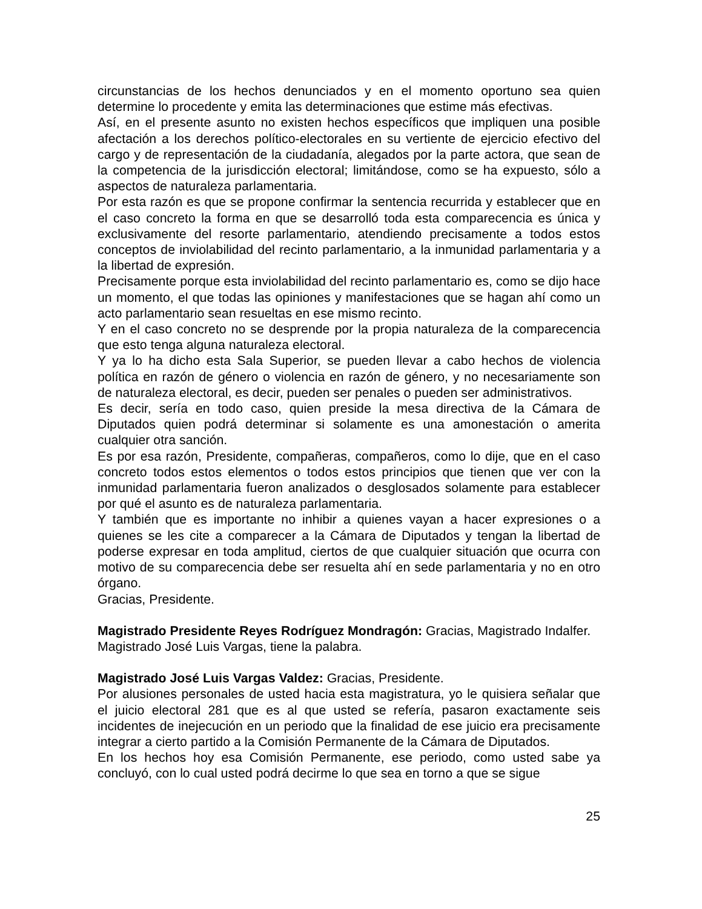circunstancias de los hechos denunciados y en el momento oportuno sea quien determine lo procedente y emita las determinaciones que estime más efectivas.
Así, en el presente asunto no existen hechos específicos que impliquen una posible afectación a los derechos político-electorales en su vertiente de ejercicio efectivo del cargo y de representación de la ciudadanía, alegados por la parte actora, que sean de la competencia de la jurisdicción electoral; limitándose, como se ha expuesto, sólo a aspectos de naturaleza parlamentaria.
Por esta razón es que se propone confirmar la sentencia recurrida y establecer que en el caso concreto la forma en que se desarrolló toda esta comparecencia es única y exclusivamente del resorte parlamentario, atendiendo precisamente a todos estos conceptos de inviolabilidad del recinto parlamentario, a la inmunidad parlamentaria y a la libertad de expresión.
Precisamente porque esta inviolabilidad del recinto parlamentario es, como se dijo hace un momento, el que todas las opiniones y manifestaciones que se hagan ahí como un acto parlamentario sean resueltas en ese mismo recinto.
Y en el caso concreto no se desprende por la propia naturaleza de la comparecencia que esto tenga alguna naturaleza electoral.
Y ya lo ha dicho esta Sala Superior, se pueden llevar a cabo hechos de violencia política en razón de género o violencia en razón de género, y no necesariamente son de naturaleza electoral, es decir, pueden ser penales o pueden ser administrativos.
Es decir, sería en todo caso, quien preside la mesa directiva de la Cámara de Diputados quien podrá determinar si solamente es una amonestación o amerita cualquier otra sanción.
Es por esa razón, Presidente, compañeras, compañeros, como lo dije, que en el caso concreto todos estos elementos o todos estos principios que tienen que ver con la inmunidad parlamentaria fueron analizados o desglosados solamente para establecer por qué el asunto es de naturaleza parlamentaria.
Y también que es importante no inhibir a quienes vayan a hacer expresiones o a quienes se les cite a comparecer a la Cámara de Diputados y tengan la libertad de poderse expresar en toda amplitud, ciertos de que cualquier situación que ocurra con motivo de su comparecencia debe ser resuelta ahí en sede parlamentaria y no en otro órgano.
Gracias, Presidente.
Magistrado Presidente Reyes Rodríguez Mondragón: Gracias, Magistrado Indalfer.
Magistrado José Luis Vargas, tiene la palabra.
Magistrado José Luis Vargas Valdez: Gracias, Presidente.
Por alusiones personales de usted hacia esta magistratura, yo le quisiera señalar que el juicio electoral 281 que es al que usted se refería, pasaron exactamente seis incidentes de inejecución en un periodo que la finalidad de ese juicio era precisamente integrar a cierto partido a la Comisión Permanente de la Cámara de Diputados.
En los hechos hoy esa Comisión Permanente, ese periodo, como usted sabe ya concluyó, con lo cual usted podrá decirme lo que sea en torno a que se sigue
25